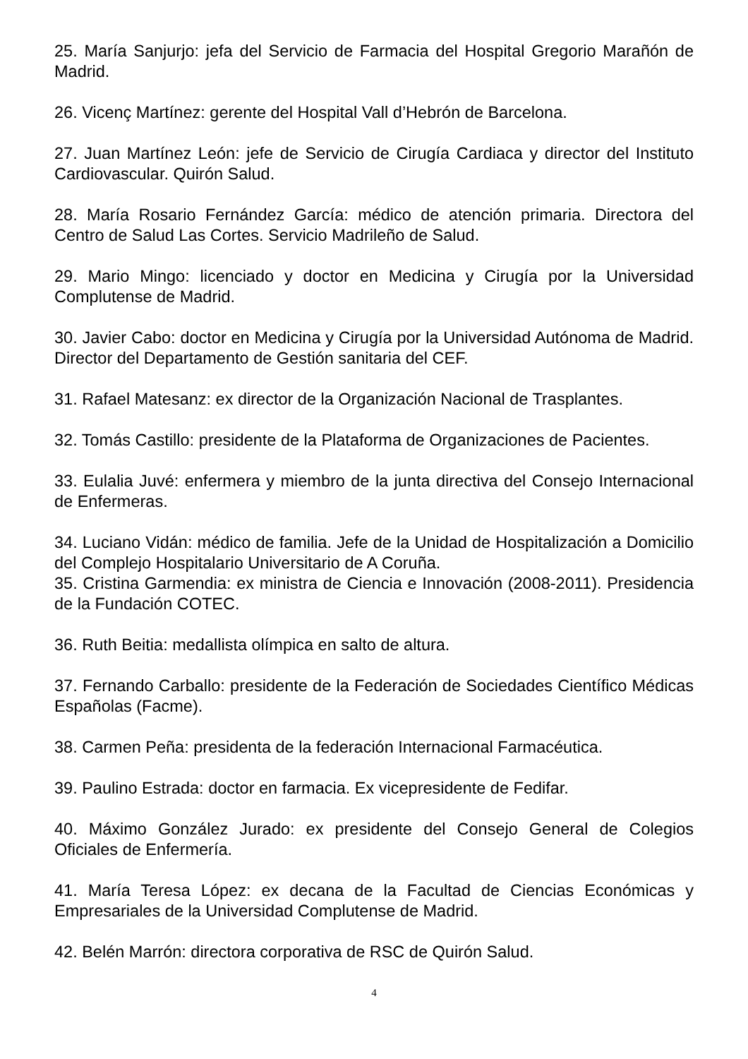25. María Sanjurjo: jefa del Servicio de Farmacia del Hospital Gregorio Marañón de Madrid.
26. Vicenç Martínez: gerente del Hospital Vall d’Hebrón de Barcelona.
27. Juan Martínez León: jefe de Servicio de Cirugía Cardiaca y director del Instituto Cardiovascular. Quirón Salud.
28. María Rosario Fernández García: médico de atención primaria. Directora del Centro de Salud Las Cortes. Servicio Madrileño de Salud.
29. Mario Mingo: licenciado y doctor en Medicina y Cirugía por la Universidad Complutense de Madrid.
30. Javier Cabo: doctor en Medicina y Cirugía por la Universidad Autónoma de Madrid. Director del Departamento de Gestión sanitaria del CEF.
31. Rafael Matesanz: ex director de la Organización Nacional de Trasplantes.
32. Tomás Castillo: presidente de la Plataforma de Organizaciones de Pacientes.
33. Eulalia Juvé: enfermera y miembro de la junta directiva del Consejo Internacional de Enfermeras.
34. Luciano Vidán: médico de familia. Jefe de la Unidad de Hospitalización a Domicilio del Complejo Hospitalario Universitario de A Coruña.
35. Cristina Garmendia: ex ministra de Ciencia e Innovación (2008-2011). Presidencia de la Fundación COTEC.
36. Ruth Beitia: medallista olímpica en salto de altura.
37. Fernando Carballo: presidente de la Federación de Sociedades Científico Médicas Españolas (Facme).
38. Carmen Peña: presidenta de la federación Internacional Farmacéutica.
39. Paulino Estrada: doctor en farmacia. Ex vicepresidente de Fedifar.
40. Máximo González Jurado: ex presidente del Consejo General de Colegios Oficiales de Enfermería.
41. María Teresa López: ex decana de la Facultad de Ciencias Económicas y Empresariales de la Universidad Complutense de Madrid.
42. Belén Marrón: directora corporativa de RSC de Quirón Salud.
4